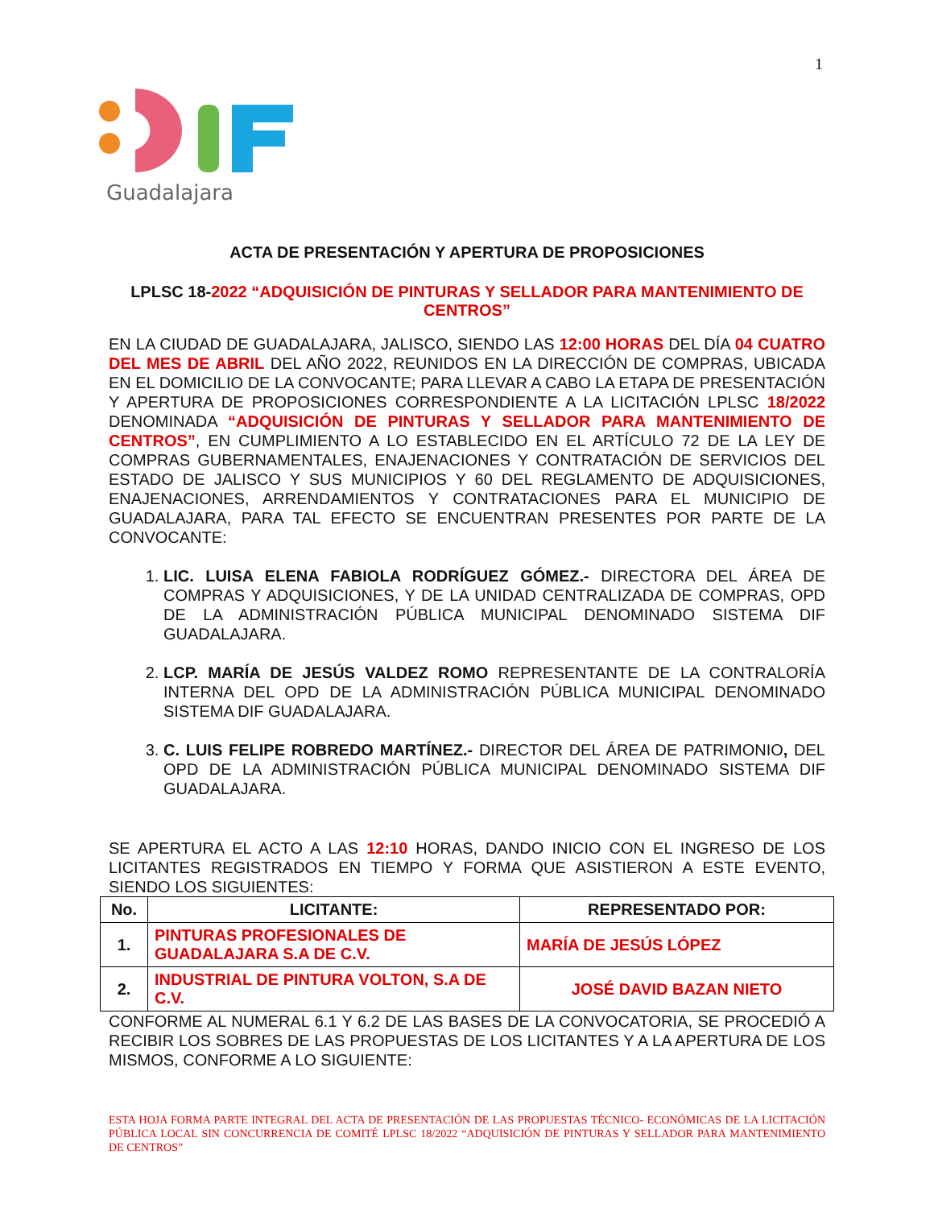1
Guadalajara
ACTA DE PRESENTACIÓN Y APERTURA DE PROPOSICIONES
LPLSC 18-2022 “ADQUISICIÓN DE PINTURAS Y SELLADOR PARA MANTENIMIENTO DE CENTROS”
EN LA CIUDAD DE GUADALAJARA, JALISCO, SIENDO LAS 12:00 HORAS DEL DÍA 04 CUATRO DEL MES DE ABRIL DEL AÑO 2022, REUNIDOS EN LA DIRECCIÓN DE COMPRAS, UBICADA EN EL DOMICILIO DE LA CONVOCANTE; PARA LLEVAR A CABO LA ETAPA DE PRESENTACIÓN Y APERTURA DE PROPOSICIONES CORRESPONDIENTE A LA LICITACIÓN LPLSC 18/2022 DENOMINADA “ADQUISICIÓN DE PINTURAS Y SELLADOR PARA MANTENIMIENTO DE CENTROS”, EN CUMPLIMIENTO A LO ESTABLECIDO EN EL ARTÍCULO 72 DE LA LEY DE COMPRAS GUBERNAMENTALES, ENAJENACIONES Y CONTRATACIÓN DE SERVICIOS DEL ESTADO DE JALISCO Y SUS MUNICIPIOS Y 60 DEL REGLAMENTO DE ADQUISICIONES, ENAJENACIONES, ARRENDAMIENTOS Y CONTRATACIONES PARA EL MUNICIPIO DE GUADALAJARA, PARA TAL EFECTO SE ENCUENTRAN PRESENTES POR PARTE DE LA CONVOCANTE:
1. LIC. LUISA ELENA FABIOLA RODRÍGUEZ GÓMEZ.- DIRECTORA DEL ÁREA DE COMPRAS Y ADQUISICIONES, Y DE LA UNIDAD CENTRALIZADA DE COMPRAS, OPD DE LA ADMINISTRACIÓN PÚBLICA MUNICIPAL DENOMINADO SISTEMA DIF GUADALAJARA.
2. LCP. MARÍA DE JESÚS VALDEZ ROMO REPRESENTANTE DE LA CONTRALORÍA INTERNA DEL OPD DE LA ADMINISTRACIÓN PÚBLICA MUNICIPAL DENOMINADO SISTEMA DIF GUADALAJARA.
3. C. LUIS FELIPE ROBREDO MARTÍNEZ.- DIRECTOR DEL ÁREA DE PATRIMONIO, DEL OPD DE LA ADMINISTRACIÓN PÚBLICA MUNICIPAL DENOMINADO SISTEMA DIF GUADALAJARA.
SE APERTURA EL ACTO A LAS 12:10 HORAS, DANDO INICIO CON EL INGRESO DE LOS LICITANTES REGISTRADOS EN TIEMPO Y FORMA QUE ASISTIERON A ESTE EVENTO, SIENDO LOS SIGUIENTES:
| No. | LICITANTE: | REPRESENTADO POR: |
| --- | --- | --- |
| 1. | PINTURAS PROFESIONALES DE GUADALAJARA S.A DE C.V. | MARÍA DE JESÚS LÓPEZ |
| 2. | INDUSTRIAL DE PINTURA VOLTON, S.A DE C.V. | JOSÉ DAVID BAZAN NIETO |
CONFORME AL NUMERAL 6.1 Y 6.2 DE LAS BASES DE LA CONVOCATORIA, SE PROCEDIÓ A RECIBIR LOS SOBRES DE LAS PROPUESTAS DE LOS LICITANTES Y A LA APERTURA DE LOS MISMOS, CONFORME A LO SIGUIENTE:
ESTA HOJA FORMA PARTE INTEGRAL DEL ACTA DE PRESENTACIÓN DE LAS PROPUESTAS TÉCNICO- ECONÓMICAS DE LA LICITACIÓN PÚBLICA LOCAL SIN CONCURRENCIA DE COMITÉ LPLSC 18/2022 “ADQUISICIÓN DE PINTURAS Y SELLADOR PARA MANTENIMIENTO DE CENTROS”